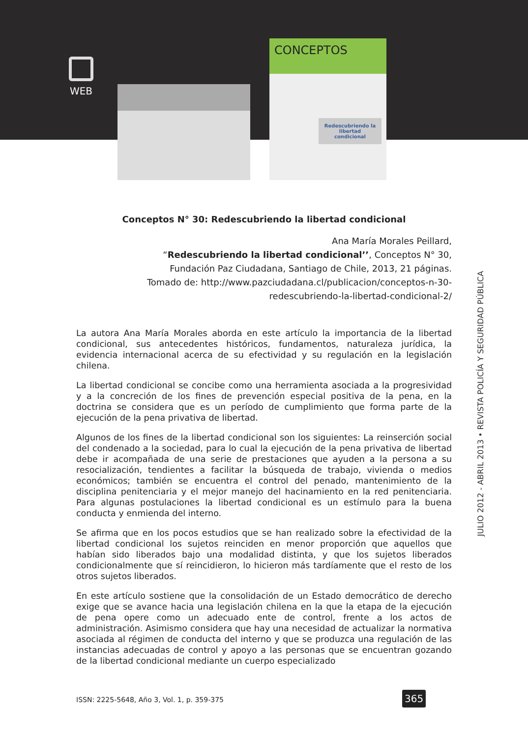WEB
CONCEPTOS
Redescubriendo la libertad condicional
Conceptos N° 30: Redescubriendo la libertad condicional
Ana María Morales Peillard,
“Redescubriendo la libertad condicional’’, Conceptos N° 30,
Fundación Paz Ciudadana, Santiago de Chile, 2013, 21 páginas.
Tomado de: http://www.pazciudadana.cl/publicacion/conceptos-n-30-
redescubriendo-la-libertad-condicional-2/
La autora Ana María Morales aborda en este artículo la importancia de la libertad condicional, sus antecedentes históricos, fundamentos, naturaleza jurídica, la evidencia internacional acerca de su efectividad y su regulación en la legislación chilena.
La libertad condicional se concibe como una herramienta asociada a la progresividad y a la concreción de los fines de prevención especial positiva de la pena, en la doctrina se considera que es un período de cumplimiento que forma parte de la ejecución de la pena privativa de libertad.
Algunos de los fines de la libertad condicional son los siguientes: La reinserción social del condenado a la sociedad, para lo cual la ejecución de la pena privativa de libertad debe ir acompañada de una serie de prestaciones que ayuden a la persona a su resocialización, tendientes a facilitar la búsqueda de trabajo, vivienda o medios económicos; también se encuentra el control del penado, mantenimiento de la disciplina penitenciaria y el mejor manejo del hacinamiento en la red penitenciaria. Para algunas postulaciones la libertad condicional es un estímulo para la buena conducta y enmienda del interno.
Se afirma que en los pocos estudios que se han realizado sobre la efectividad de la libertad condicional los sujetos reinciden en menor proporción que aquellos que habían sido liberados bajo una modalidad distinta, y que los sujetos liberados condicionalmente que sí reincidieron, lo hicieron más tardíamente que el resto de los otros sujetos liberados.
En este artículo sostiene que la consolidación de un Estado democrático de derecho exige que se avance hacia una legislación chilena en la que la etapa de la ejecución de pena opere como un adecuado ente de control, frente a los actos de administración. Asimismo considera que hay una necesidad de actualizar la normativa asociada al régimen de conducta del interno y que se produzca una regulación de las instancias adecuadas de control y apoyo a las personas que se encuentran gozando de la libertad condicional mediante un cuerpo especializado
JULIO 2012 - ABRIL 2013 • REVISTA POLICÍA Y SEGURIDAD PÚBLICA
ISSN: 2225-5648, Año 3, Vol. 1, p. 359-375
365